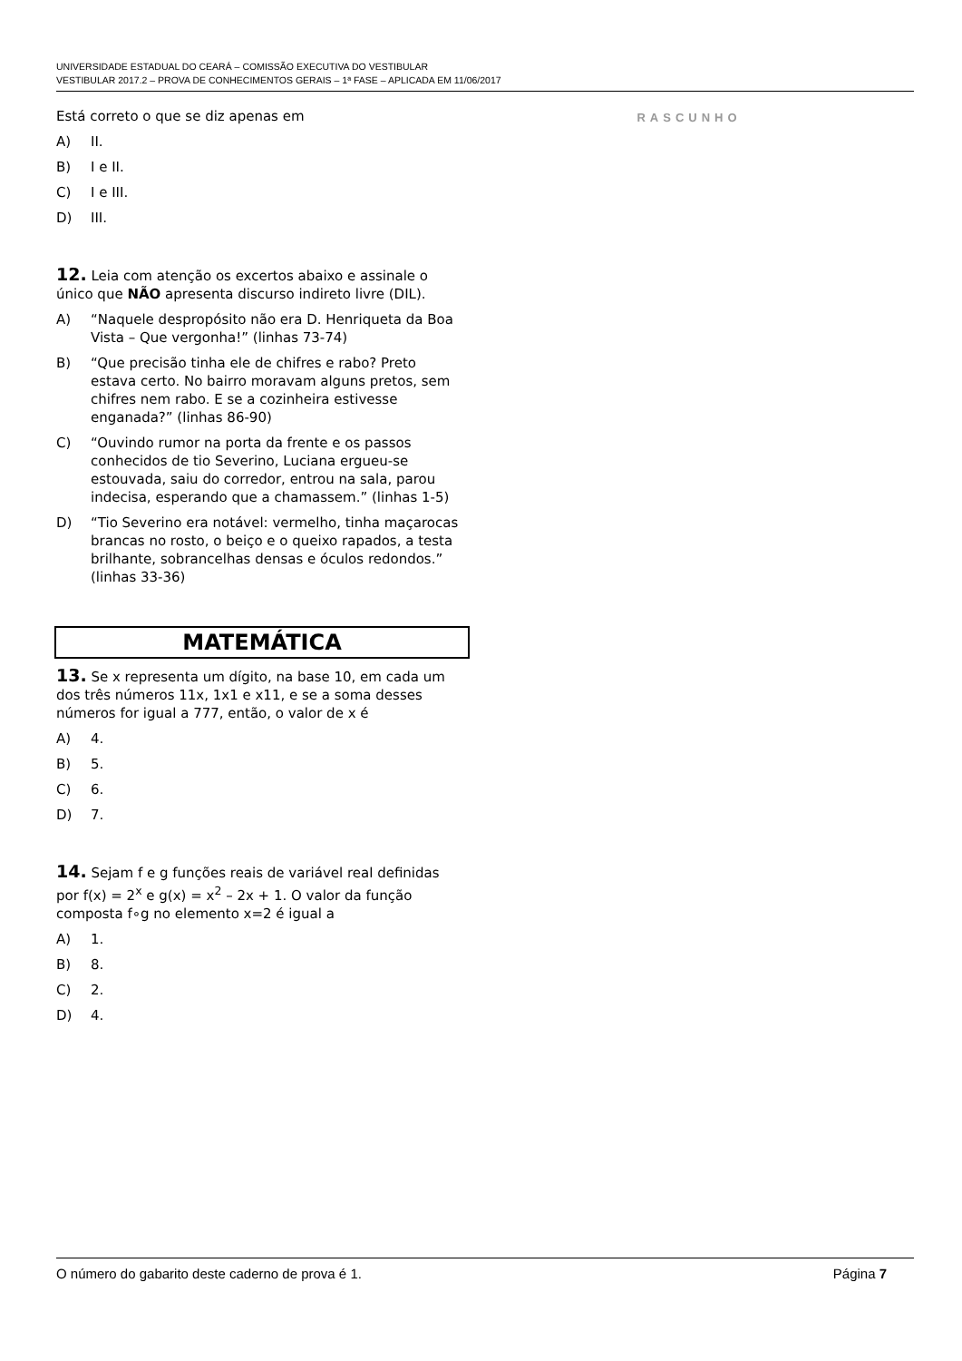UNIVERSIDADE ESTADUAL DO CEARÁ – COMISSÃO EXECUTIVA DO VESTIBULAR
VESTIBULAR 2017.2 – PROVA DE CONHECIMENTOS GERAIS – 1ª FASE – APLICADA EM 11/06/2017
Está correto o que se diz apenas em
A) II.
B) I e II.
C) I e III.
D) III.
12. Leia com atenção os excertos abaixo e assinale o único que NÃO apresenta discurso indireto livre (DIL).
A) “Naquele despropósito não era D. Henriqueta da Boa Vista – Que vergonha!” (linhas 73-74)
B) “Que precisão tinha ele de chifres e rabo? Preto estava certo. No bairro moravam alguns pretos, sem chifres nem rabo. E se a cozinheira estivesse enganada?” (linhas 86-90)
C) “Ouvindo rumor na porta da frente e os passos conhecidos de tio Severino, Luciana ergueu-se estouvada, saiu do corredor, entrou na sala, parou indecisa, esperando que a chamassem.” (linhas 1-5)
D) “Tio Severino era notável: vermelho, tinha maçarocas brancas no rosto, o beiço e o queixo rapados, a testa brilhante, sobrancelhas densas e óculos redondos.” (linhas 33-36)
MATEMÁTICA
13. Se x representa um dígito, na base 10, em cada um dos três números 11x, 1x1 e x11, e se a soma desses números for igual a 777, então, o valor de x é
A) 4.
B) 5.
C) 6.
D) 7.
14. Sejam f e g funções reais de variável real definidas por f(x) = 2<sup>x</sup> e g(x) = x<sup>2</sup> – 2x + 1. O valor da função composta f∘g no elemento x=2 é igual a
A) 1.
B) 8.
C) 2.
D) 4.
RASCUNHO
O número do gabarito deste caderno de prova é 1. Página 7